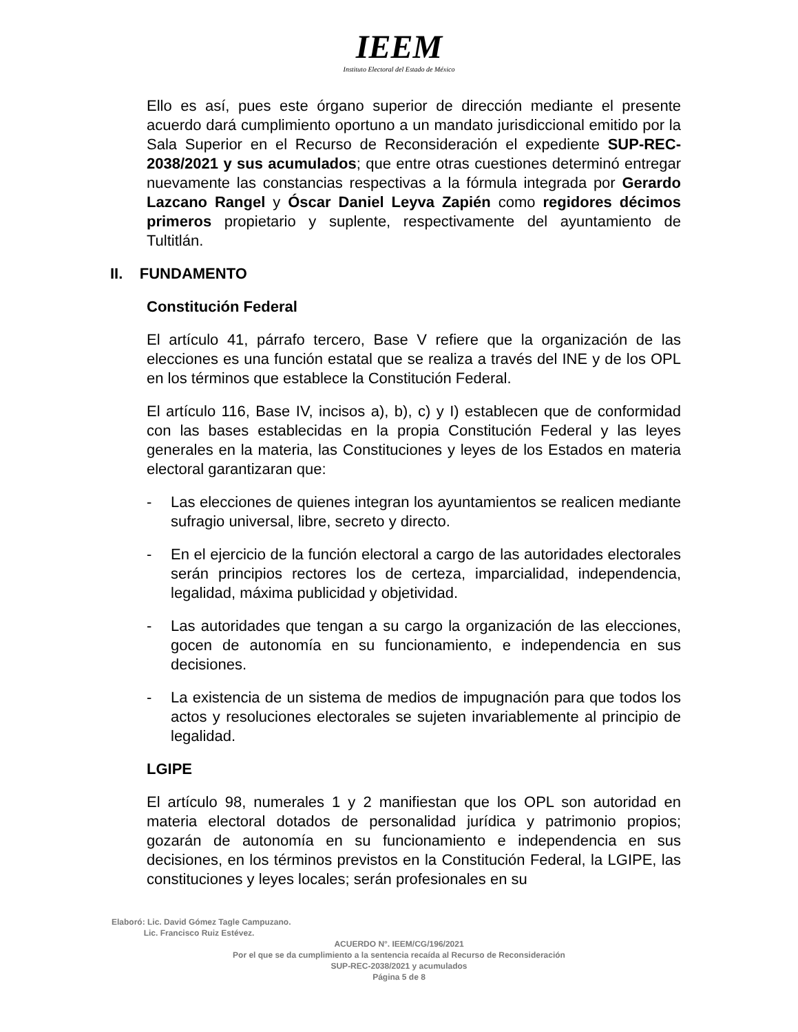IEEM
Instituto Electoral del Estado de México
Ello es así, pues este órgano superior de dirección mediante el presente acuerdo dará cumplimiento oportuno a un mandato jurisdiccional emitido por la Sala Superior en el Recurso de Reconsideración el expediente SUP-REC-2038/2021 y sus acumulados; que entre otras cuestiones determinó entregar nuevamente las constancias respectivas a la fórmula integrada por Gerardo Lazcano Rangel y Óscar Daniel Leyva Zapién como regidores décimos primeros propietario y suplente, respectivamente del ayuntamiento de Tultitlán.
II. FUNDAMENTO
Constitución Federal
El artículo 41, párrafo tercero, Base V refiere que la organización de las elecciones es una función estatal que se realiza a través del INE y de los OPL en los términos que establece la Constitución Federal.
El artículo 116, Base IV, incisos a), b), c) y I) establecen que de conformidad con las bases establecidas en la propia Constitución Federal y las leyes generales en la materia, las Constituciones y leyes de los Estados en materia electoral garantizaran que:
- Las elecciones de quienes integran los ayuntamientos se realicen mediante sufragio universal, libre, secreto y directo.
- En el ejercicio de la función electoral a cargo de las autoridades electorales serán principios rectores los de certeza, imparcialidad, independencia, legalidad, máxima publicidad y objetividad.
- Las autoridades que tengan a su cargo la organización de las elecciones, gocen de autonomía en su funcionamiento, e independencia en sus decisiones.
- La existencia de un sistema de medios de impugnación para que todos los actos y resoluciones electorales se sujeten invariablemente al principio de legalidad.
LGIPE
El artículo 98, numerales 1 y 2 manifiestan que los OPL son autoridad en materia electoral dotados de personalidad jurídica y patrimonio propios; gozarán de autonomía en su funcionamiento e independencia en sus decisiones, en los términos previstos en la Constitución Federal, la LGIPE, las constituciones y leyes locales; serán profesionales en su
Elaboró: Lic. David Gómez Tagle Campuzano.
Lic. Francisco Ruiz Estévez.
ACUERDO N°. IEEM/CG/196/2021
Por el que se da cumplimiento a la sentencia recaída al Recurso de Reconsideración
SUP-REC-2038/2021 y acumulados
Página 5 de 8